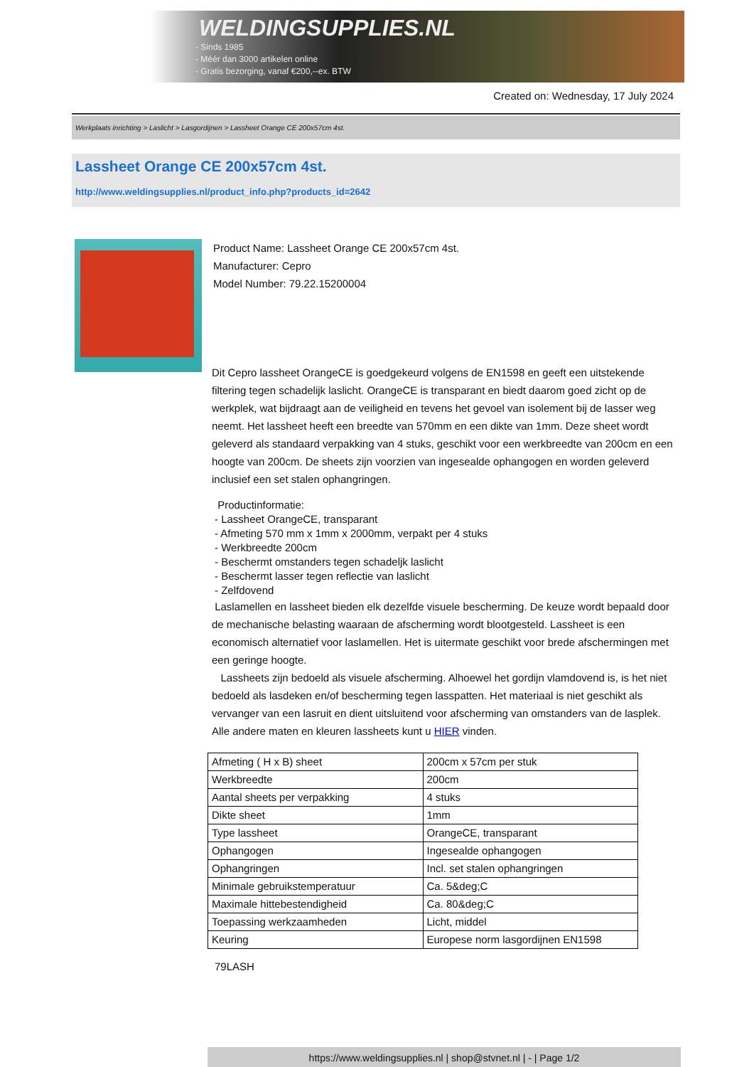WELDINGSUPPLIES.NL
- Sinds 1985
- Méér dan 3000 artikelen online
- Gratis bezorging, vanaf €200,--ex. BTW
Created on: Wednesday, 17 July 2024
Werkplaats inrichting > Laslicht > Lasgordijnen > Lassheet Orange CE 200x57cm 4st.
Lassheet Orange CE 200x57cm 4st.
http://www.weldingsupplies.nl/product_info.php?products_id=2642
Product Name: Lassheet Orange CE 200x57cm 4st.
Manufacturer: Cepro
Model Number: 79.22.15200004
Dit Cepro lassheet OrangeCE is goedgekeurd volgens de EN1598 en geeft een uitstekende filtering tegen schadelijk laslicht. OrangeCE is transparant en biedt daarom goed zicht op de werkplek, wat bijdraagt aan de veiligheid en tevens het gevoel van isolement bij de lasser weg neemt. Het lassheet heeft een breedte van 570mm en een dikte van 1mm. Deze sheet wordt geleverd als standaard verpakking van 4 stuks, geschikt voor een werkbreedte van 200cm en een hoogte van 200cm. De sheets zijn voorzien van ingesealde ophangogen en worden geleverd inclusief een set stalen ophangringen.
Productinformatie:
- Lassheet OrangeCE, transparant
- Afmeting 570 mm x 1mm x 2000mm, verpakt per 4 stuks
- Werkbreedte 200cm
- Beschermt omstanders tegen schadeljk laslicht
- Beschermt lasser tegen reflectie van laslicht
- Zelfdovend
Laslamellen en lassheet bieden elk dezelfde visuele bescherming. De keuze wordt bepaald door de mechanische belasting waaraan de afscherming wordt blootgesteld. Lassheet is een economisch alternatief voor laslamellen. Het is uitermate geschikt voor brede afschermingen met een geringe hoogte.
Lassheets zijn bedoeld als visuele afscherming. Alhoewel het gordijn vlamdovend is, is het niet bedoeld als lasdeken en/of bescherming tegen lasspatten. Het materiaal is niet geschikt als vervanger van een lasruit en dient uitsluitend voor afscherming van omstanders van de lasplek. Alle andere maten en kleuren lassheets kunt u HIER vinden.
| Afmeting ( H x B) sheet | 200cm x 57cm per stuk |
| Werkbreedte | 200cm |
| Aantal sheets per verpakking | 4 stuks |
| Dikte sheet | 1mm |
| Type lassheet | OrangeCE, transparant |
| Ophangogen | Ingesealde ophangogen |
| Ophangringen | Incl. set stalen ophangringen |
| Minimale gebruikstemperatuur | Ca. 5&deg;C |
| Maximale hittebestendigheid | Ca. 80&deg;C |
| Toepassing werkzaamheden | Licht, middel |
| Keuring | Europese norm lasgordijnen EN1598 |
79LASH
https://www.weldingsupplies.nl | shop@stvnet.nl | - | Page 1/2